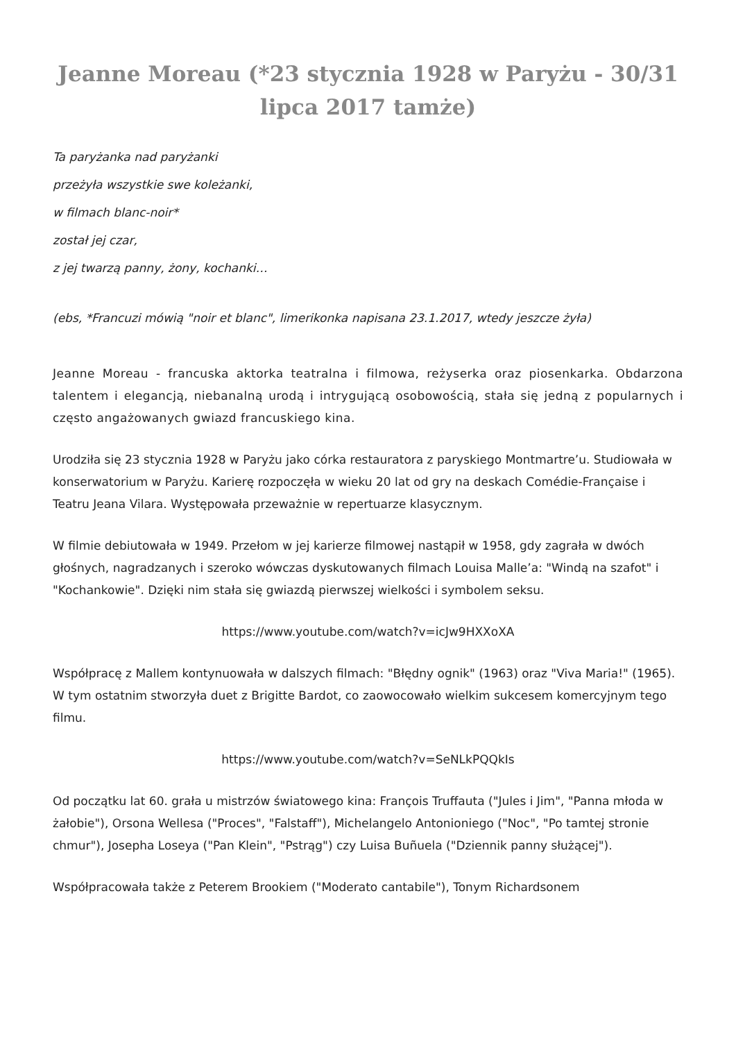Jeanne Moreau (*23 stycznia 1928 w Paryżu - 30/31 lipca 2017 tamże)
Ta paryżanka nad paryżanki
przeżyła wszystkie swe koleżanki,
w filmach blanc-noir*
został jej czar,
z jej twarzą panny, żony, kochanki…
(ebs, *Francuzi mówią "noir et blanc", limerikonka napisana 23.1.2017, wtedy jeszcze żyła)
Jeanne Moreau - francuska aktorka teatralna i filmowa, reżyserka oraz piosenkarka. Obdarzona talentem i elegancją, niebanalną urodą i intrygującą osobowością, stała się jedną z popularnych i często angażowanych gwiazd francuskiego kina.
Urodziła się 23 stycznia 1928 w Paryżu jako córka restauratora z paryskiego Montmartre’u. Studiowała w konserwatorium w Paryżu. Karierę rozpoczęła w wieku 20 lat od gry na deskach Comédie-Française i Teatru Jeana Vilara. Występowała przeważnie w repertuarze klasycznym.
W filmie debiutowała w 1949. Przełom w jej karierze filmowej nastąpił w 1958, gdy zagrała w dwóch głośnych, nagradzanych i szeroko wówczas dyskutowanych filmach Louisa Malle’a: "Windą na szafot" i "Kochankowie". Dzięki nim stała się gwiazdą pierwszej wielkości i symbolem seksu.
https://www.youtube.com/watch?v=icJw9HXXoXA
Współpracę z Mallem kontynuowała w dalszych filmach: "Błędny ognik" (1963) oraz "Viva Maria!" (1965). W tym ostatnim stworzyła duet z Brigitte Bardot, co zaowocowało wielkim sukcesem komercyjnym tego filmu.
https://www.youtube.com/watch?v=SeNLkPQQkIs
Od początku lat 60. grała u mistrzów światowego kina: François Truffauta ("Jules i Jim", "Panna młoda w żałobie"), Orsona Wellesa ("Proces", "Falstaff"), Michelangelo Antonioniego ("Noc", "Po tamtej stronie chmur"), Josepha Loseya ("Pan Klein", "Pstrąg") czy Luisa Buñuela ("Dziennik panny służącej").
Współpracowała także z Peterem Brookiem ("Moderato cantabile"), Tonym Richardsonem